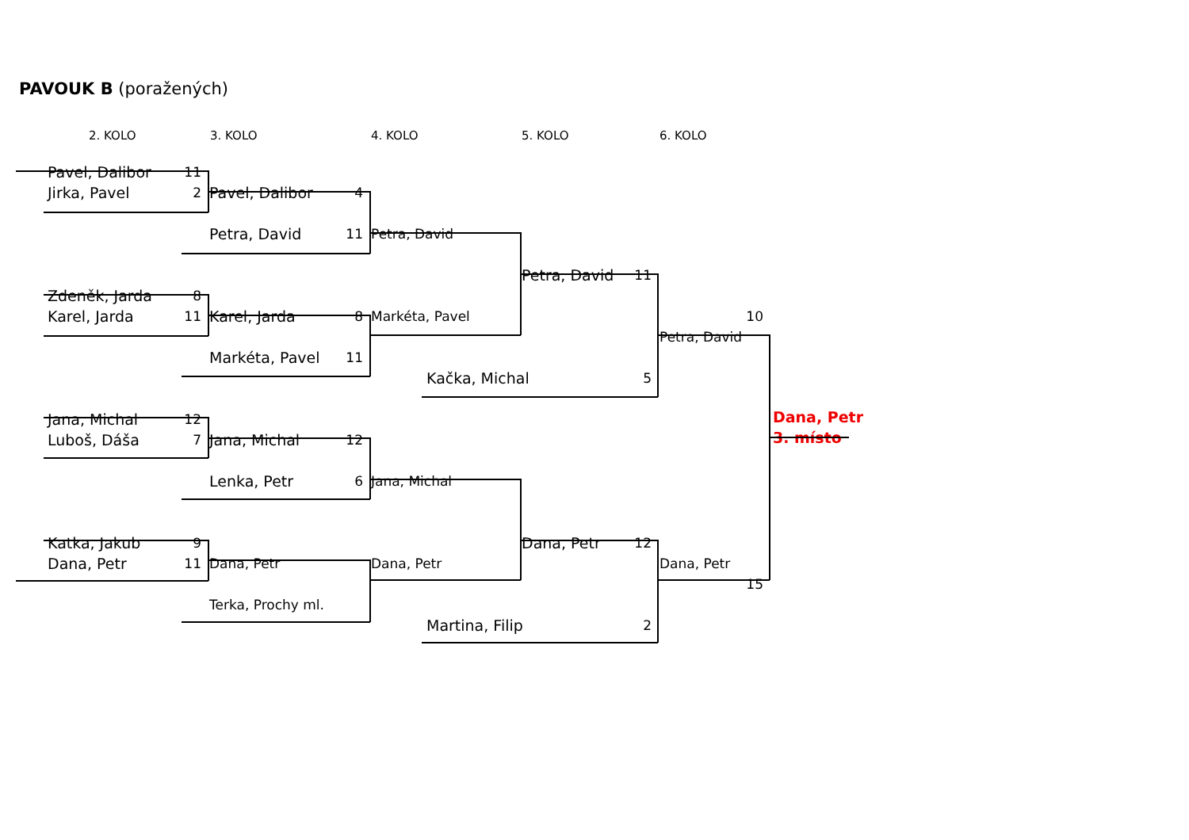PAVOUK B (poražených)
2. KOLO
3. KOLO
4. KOLO
5. KOLO
6. KOLO
Pavel, Dalibor 11
Jirka, Pavel 2
Pavel, Dalibor 4
Petra, David 11
Petra, David
Petra, David 11
Zdeněk, Jarda 8
Karel, Jarda 11
Karel, Jarda 8
Markéta, Pavel
10
Petra, David
Markéta, Pavel 11
Kačka, Michal 5
Jana, Michal 12
Dana, Petr
Luboš, Dáša 7
Jana, Michal 12
3. místo
Lenka, Petr 6
Jana, Michal
Katka, Jakub 9
Dana, Petr 12
Dana, Petr 11
Dana, Petr
Dana, Petr
Dana, Petr
15
Terka, Prochy ml.
Martina, Filip 2